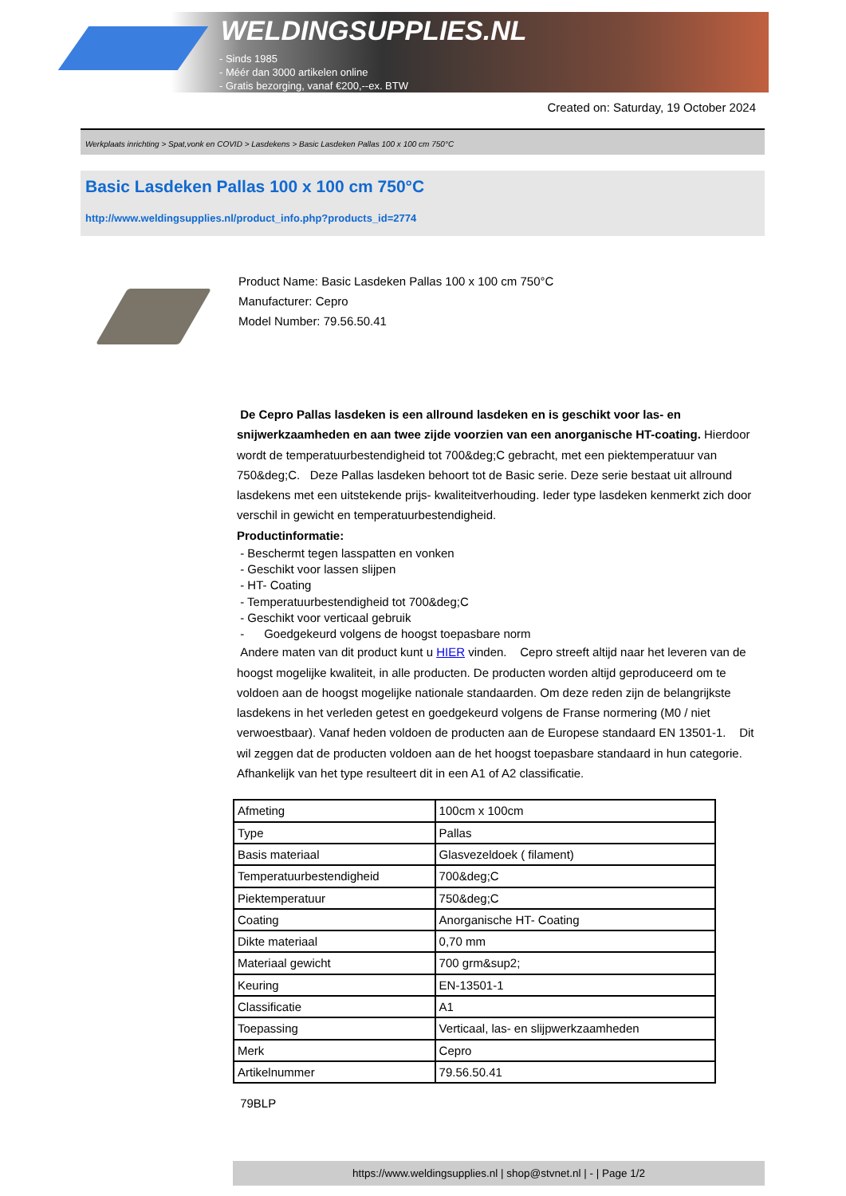WELDINGSUPPLIES.NL
- Sinds 1985
- Méér dan 3000 artikelen online
- Gratis bezorging, vanaf €200,--ex. BTW
Created on: Saturday, 19 October 2024
Werkplaats inrichting > Spat,vonk en COVID > Lasdekens > Basic Lasdeken Pallas 100 x 100 cm 750°C
Basic Lasdeken Pallas 100 x 100 cm 750°C
http://www.weldingsupplies.nl/product_info.php?products_id=2774
Product Name: Basic Lasdeken Pallas 100 x 100 cm 750°C
Manufacturer: Cepro
Model Number: 79.56.50.41
De Cepro Pallas lasdeken is een allround lasdeken en is geschikt voor las- en snijwerkzaamheden en aan twee zijde voorzien van een anorganische HT-coating. Hierdoor wordt de temperatuurbestendigheid tot 700&deg;C gebracht, met een piektemperatuur van 750&deg;C. Deze Pallas lasdeken behoort tot de Basic serie. Deze serie bestaat uit allround lasdekens met een uitstekende prijs- kwaliteitverhouding. Ieder type lasdeken kenmerkt zich door verschil in gewicht en temperatuurbestendigheid.
Productinformatie:
- Beschermt tegen lasspatten en vonken
- Geschikt voor lassen slijpen
- HT- Coating
- Temperatuurbestendigheid tot 700&deg;C
- Geschikt voor verticaal gebruik
- Goedgekeurd volgens de hoogst toepasbare norm
Andere maten van dit product kunt u HIER vinden. Cepro streeft altijd naar het leveren van de hoogst mogelijke kwaliteit, in alle producten. De producten worden altijd geproduceerd om te voldoen aan de hoogst mogelijke nationale standaarden. Om deze reden zijn de belangrijkste lasdekens in het verleden getest en goedgekeurd volgens de Franse normering (M0 / niet verwoestbaar). Vanaf heden voldoen de producten aan de Europese standaard EN 13501-1. Dit wil zeggen dat de producten voldoen aan de het hoogst toepasbare standaard in hun categorie. Afhankelijk van het type resulteert dit in een A1 of A2 classificatie.
| Afmeting | 100cm x 100cm |
| Type | Pallas |
| Basis materiaal | Glasvezeldoek ( filament) |
| Temperatuurbestendigheid | 700&deg;C |
| Piektemperatuur | 750&deg;C |
| Coating | Anorganische HT- Coating |
| Dikte materiaal | 0,70 mm |
| Materiaal gewicht | 700 grm&sup2; |
| Keuring | EN-13501-1 |
| Classificatie | A1 |
| Toepassing | Verticaal, las- en slijpwerkzaamheden |
| Merk | Cepro |
| Artikelnummer | 79.56.50.41 |
79BLP
https://www.weldingsupplies.nl | shop@stvnet.nl | - | Page 1/2